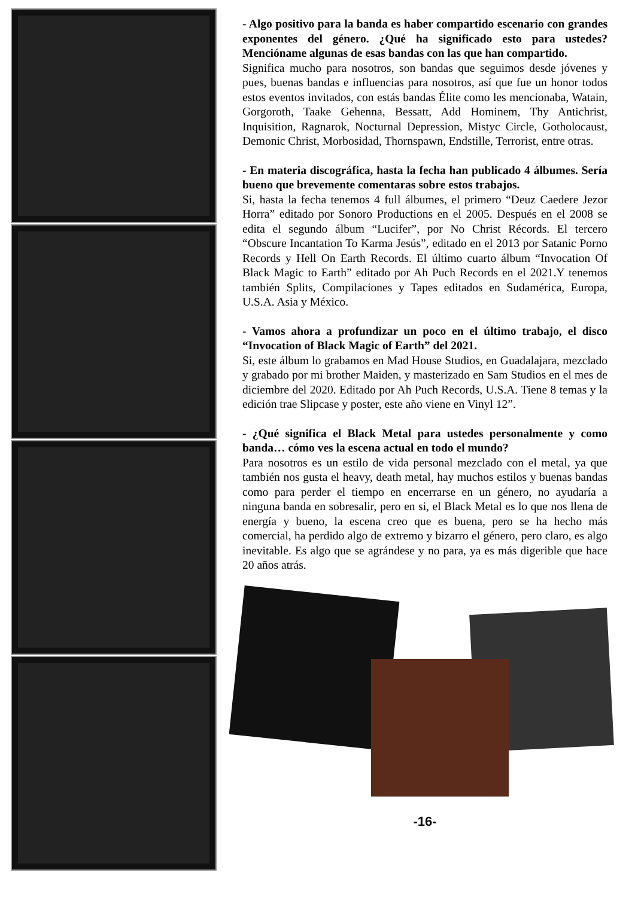- Algo positivo para la banda es haber compartido escenario con grandes exponentes del género. ¿Qué ha significado esto para ustedes? Menciónamе algunas de esas bandas con las que han compartido.
Significa mucho para nosotros, son bandas que seguimos desde jóvenes y pues, buenas bandas e influencias para nosotros, así que fue un honor todos estos eventos invitados, con estás bandas Élite como les mencionaba, Watain, Gorgoroth, Taake Gehenna, Bessatt, Add Hominem, Thy Antichrist, Inquisition, Ragnarok, Nocturnal Depression, Mistyc Circle, Gotholocaust, Demonic Christ, Morbosidad, Thornspawn, Endstille, Terrorist, entre otras.
- En materia discográfica, hasta la fecha han publicado 4 álbumes. Sería bueno que brevemente comentaras sobre estos trabajos.
Si, hasta la fecha tenemos 4 full álbumes, el primero “Deuz Caedere Jezor Horra” editado por Sonoro Productions en el 2005. Después en el 2008 se edita el segundo álbum “Lucifer”, por No Christ Récords. El tercero “Obscure Incantation To Karma Jesús”, editado en el 2013 por Satanic Porno Records y Hell On Earth Records. El último cuarto álbum “Invocation Of Black Magic to Earth” editado por Ah Puch Records en el 2021.Y tenemos también Splits, Compilaciones y Tapes editados en Sudamérica, Europa, U.S.A. Asia y México.
- Vamos ahora a profundizar un poco en el último trabajo, el disco “Invocation of Black Magic of Earth” del 2021.
Si, este álbum lo grabamos en Mad House Studios, en Guadalajara, mezclado y grabado por mi brother Maiden, y masterizado en Sam Studios en el mes de diciembre del 2020. Editado por Ah Puch Records, U.S.A. Tiene 8 temas y la edición trae Slipcase y poster, este año viene en Vinyl 12”.
- ¿Qué significa el Black Metal para ustedes personalmente y como banda… cómo ves la escena actual en todo el mundo?
Para nosotros es un estilo de vida personal mezclado con el metal, ya que también nos gusta el heavy, death metal, hay muchos estilos y buenas bandas como para perder el tiempo en encerrarse en un género, no ayudaría a ninguna banda en sobresalir, pero en si, el Black Metal es lo que nos llena de energía y bueno, la escena creo que es buena, pero se ha hecho más comercial, ha perdido algo de extremo y bizarro el género, pero claro, es algo inevitable. Es algo que se agrándese y no para, ya es más digerible que hace 20 años atrás.
-16-